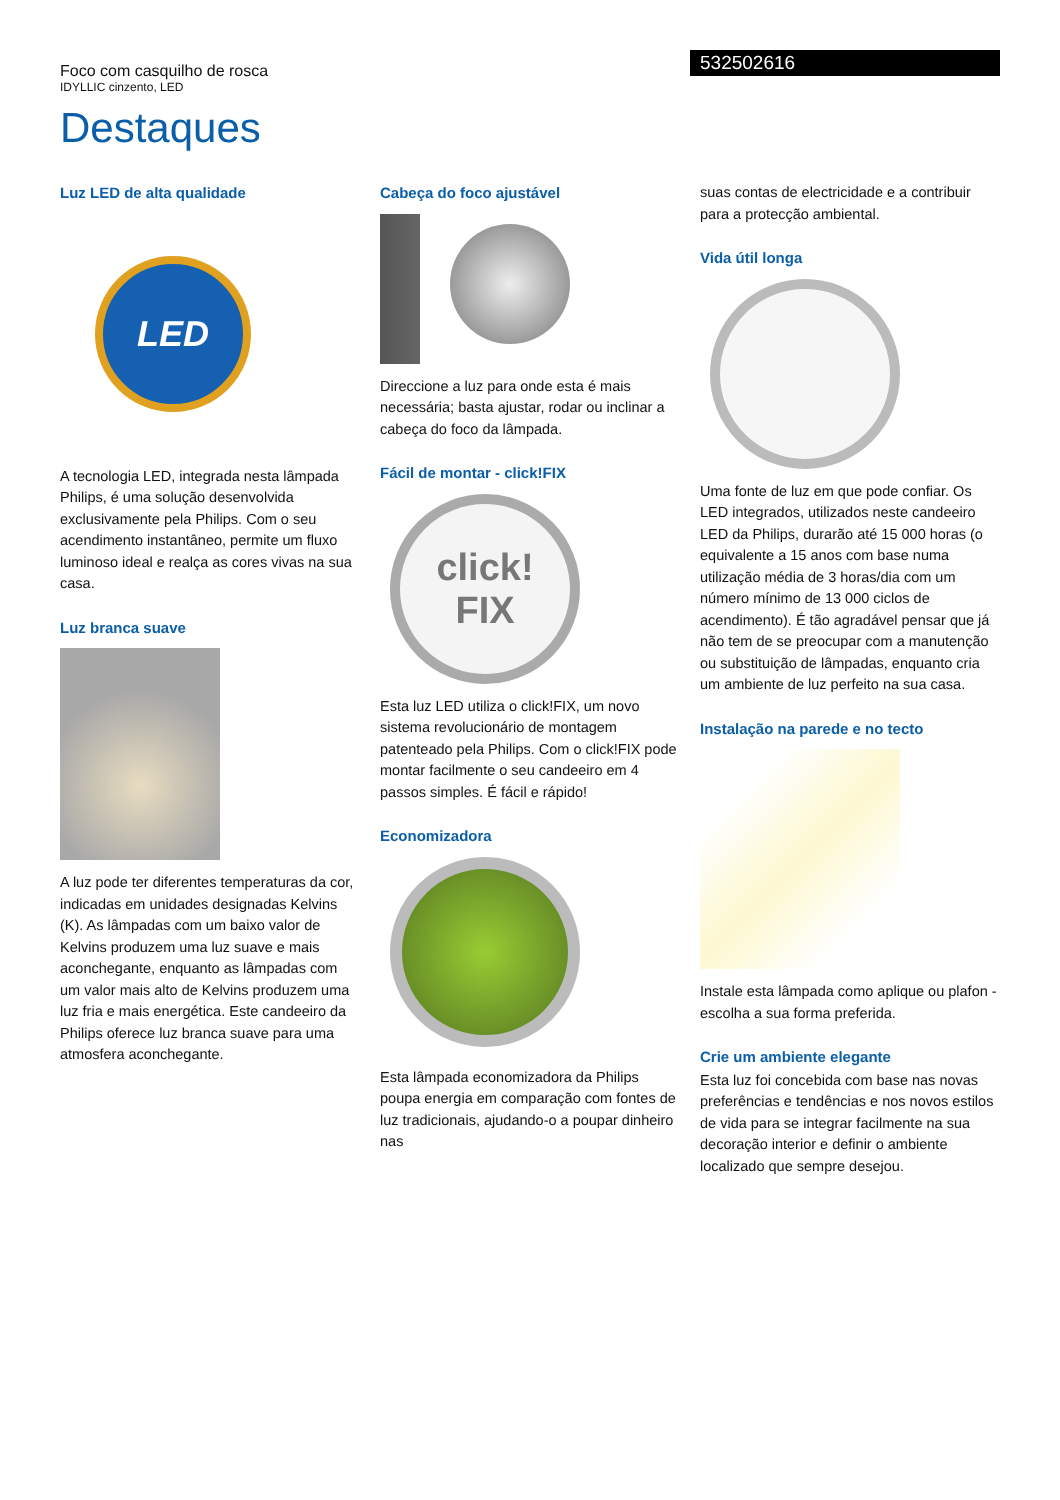Foco com casquilho de rosca
IDYLLIC cinzento, LED
532502616
Destaques
Luz LED de alta qualidade
LED
A tecnologia LED, integrada nesta lâmpada Philips, é uma solução desenvolvida exclusivamente pela Philips. Com o seu acendimento instantâneo, permite um fluxo luminoso ideal e realça as cores vivas na sua casa.
Luz branca suave
A luz pode ter diferentes temperaturas da cor, indicadas em unidades designadas Kelvins (K). As lâmpadas com um baixo valor de Kelvins produzem uma luz suave e mais aconchegante, enquanto as lâmpadas com um valor mais alto de Kelvins produzem uma luz fria e mais energética. Este candeeiro da Philips oferece luz branca suave para uma atmosfera aconchegante.
Cabeça do foco ajustável
Direccione a luz para onde esta é mais necessária; basta ajustar, rodar ou inclinar a cabeça do foco da lâmpada.
Fácil de montar - click!FIX
click!
FIX
Esta luz LED utiliza o click!FIX, um novo sistema revolucionário de montagem patenteado pela Philips. Com o click!FIX pode montar facilmente o seu candeeiro em 4 passos simples. É fácil e rápido!
Economizadora
Esta lâmpada economizadora da Philips poupa energia em comparação com fontes de luz tradicionais, ajudando-o a poupar dinheiro nas
suas contas de electricidade e a contribuir para a protecção ambiental.
Vida útil longa
Uma fonte de luz em que pode confiar. Os LED integrados, utilizados neste candeeiro LED da Philips, durarão até 15 000 horas (o equivalente a 15 anos com base numa utilização média de 3 horas/dia com um número mínimo de 13 000 ciclos de acendimento). É tão agradável pensar que já não tem de se preocupar com a manutenção ou substituição de lâmpadas, enquanto cria um ambiente de luz perfeito na sua casa.
Instalação na parede e no tecto
Instale esta lâmpada como aplique ou plafon - escolha a sua forma preferida.
Crie um ambiente elegante
Esta luz foi concebida com base nas novas preferências e tendências e nos novos estilos de vida para se integrar facilmente na sua decoração interior e definir o ambiente localizado que sempre desejou.